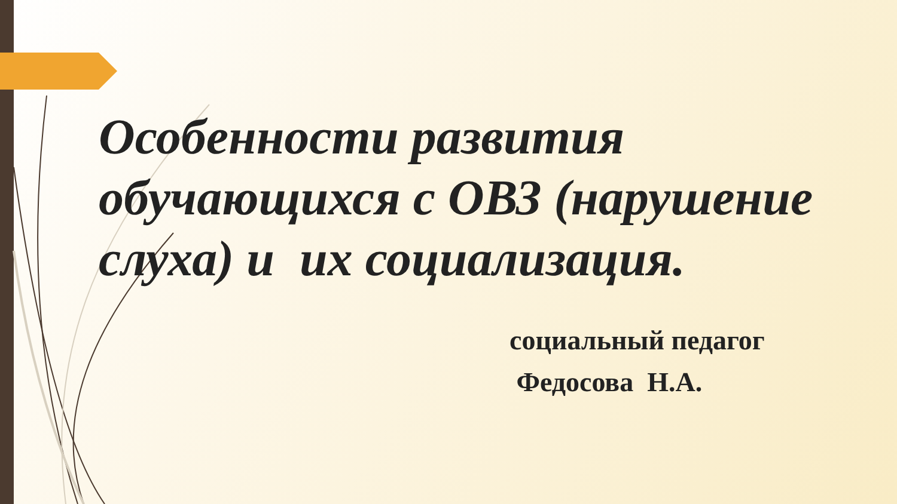Особенности развития обучающихся с ОВЗ (нарушение слуха) и их социализация.
социальный педагог
Федосова Н.А.